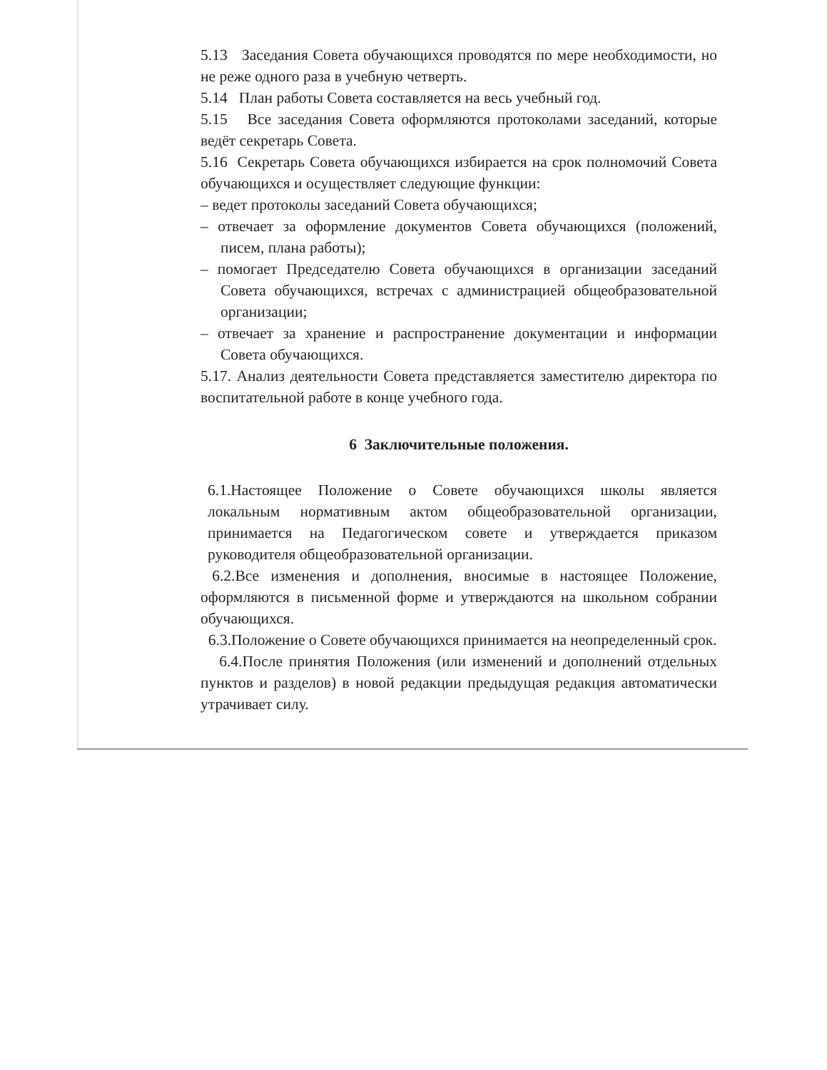5.13 Заседания Совета обучающихся проводятся по мере необходимости, но не реже одного раза в учебную четверть.
5.14 План работы Совета составляется на весь учебный год.
5.15 Все заседания Совета оформляются протоколами заседаний, которые ведёт секретарь Совета.
5.16 Секретарь Совета обучающихся избирается на срок полномочий Совета обучающихся и осуществляет следующие функции:
– ведет протоколы заседаний Совета обучающихся;
– отвечает за оформление документов Совета обучающихся (положений, писем, плана работы);
– помогает Председателю Совета обучающихся в организации заседаний Совета обучающихся, встречах с администрацией общеобразовательной организации;
– отвечает за хранение и распространение документации и информации Совета обучающихся.
5.17. Анализ деятельности Совета представляется заместителю директора по воспитательной работе в конце учебного года.
6 Заключительные положения.
6.1.Настоящее Положение о Совете обучающихся школы является локальным нормативным актом общеобразовательной организации, принимается на Педагогическом совете и утверждается приказом руководителя общеобразовательной организации.
6.2.Все изменения и дополнения, вносимые в настоящее Положение, оформляются в письменной форме и утверждаются на школьном собрании обучающихся.
6.3.Положение о Совете обучающихся принимается на неопределенный срок.
6.4.После принятия Положения (или изменений и дополнений отдельных пунктов и разделов) в новой редакции предыдущая редакция автоматически утрачивает силу.